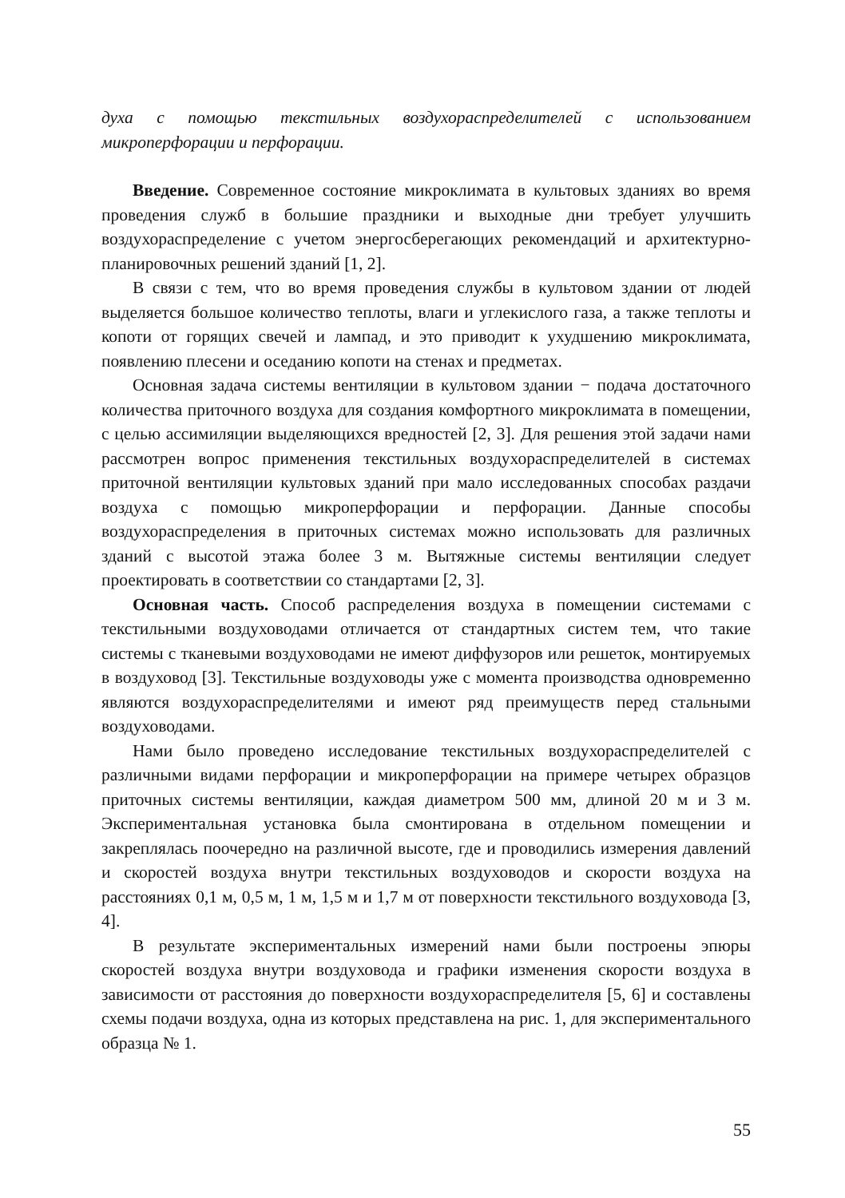духа с помощью текстильных воздухораспределителей с использованием микроперфорации и перфорации.
Введение. Современное состояние микроклимата в культовых зданиях во время проведения служб в большие праздники и выходные дни требует улучшить воздухораспределение с учетом энергосберегающих рекомендаций и архитектурно-планировочных решений зданий [1, 2].
В связи с тем, что во время проведения службы в культовом здании от людей выделяется большое количество теплоты, влаги и углекислого газа, а также теплоты и копоти от горящих свечей и лампад, и это приводит к ухудшению микроклимата, появлению плесени и оседанию копоти на стенах и предметах.
Основная задача системы вентиляции в культовом здании − подача достаточного количества приточного воздуха для создания комфортного микроклимата в помещении, с целью ассимиляции выделяющихся вредностей [2, 3]. Для решения этой задачи нами рассмотрен вопрос применения текстильных воздухораспределителей в системах приточной вентиляции культовых зданий при мало исследованных способах раздачи воздуха с помощью микроперфорации и перфорации. Данные способы воздухораспределения в приточных системах можно использовать для различных зданий с высотой этажа более 3 м. Вытяжные системы вентиляции следует проектировать в соответствии со стандартами [2, 3].
Основная часть. Способ распределения воздуха в помещении системами с текстильными воздуховодами отличается от стандартных систем тем, что такие системы с тканевыми воздуховодами не имеют диффузоров или решеток, монтируемых в воздуховод [3]. Текстильные воздуховоды уже с момента производства одновременно являются воздухораспределителями и имеют ряд преимуществ перед стальными воздуховодами.
Нами было проведено исследование текстильных воздухораспределителей с различными видами перфорации и микроперфорации на примере четырех образцов приточных системы вентиляции, каждая диаметром 500 мм, длиной 20 м и 3 м. Экспериментальная установка была смонтирована в отдельном помещении и закреплялась поочередно на различной высоте, где и проводились измерения давлений и скоростей воздуха внутри текстильных воздуховодов и скорости воздуха на расстояниях 0,1 м, 0,5 м, 1 м, 1,5 м и 1,7 м от поверхности текстильного воздуховода [3, 4].
В результате экспериментальных измерений нами были построены эпюры скоростей воздуха внутри воздуховода и графики изменения скорости воздуха в зависимости от расстояния до поверхности воздухораспределителя [5, 6] и составлены схемы подачи воздуха, одна из которых представлена на рис. 1, для экспериментального образца № 1.
55